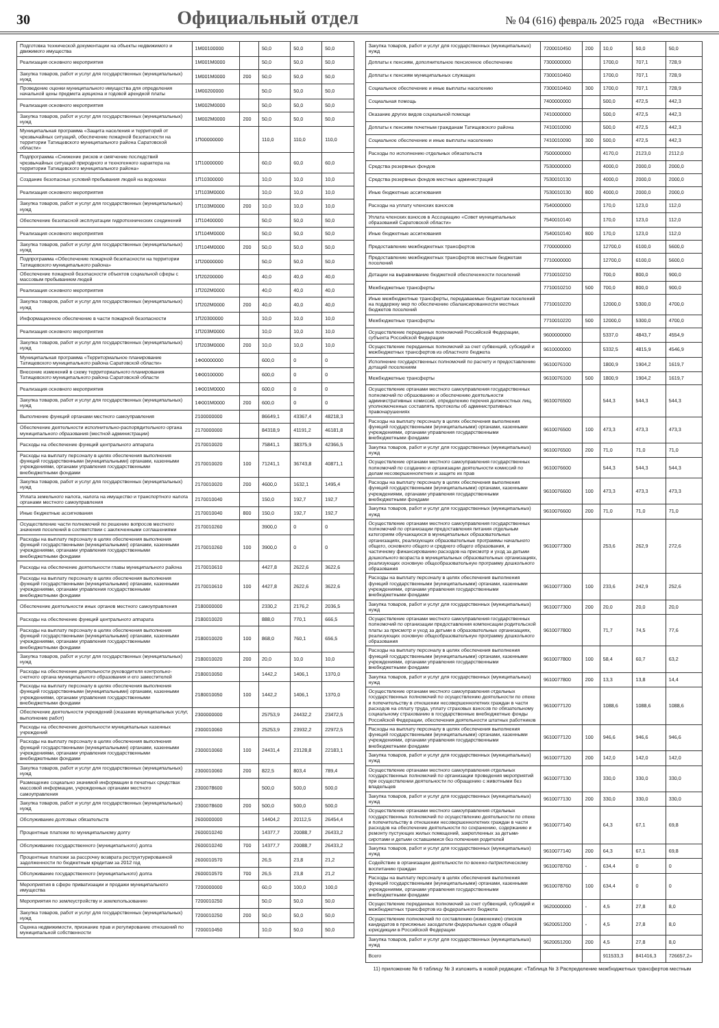30 Официальный отдел № 04 (616) февраль 2025 года «Вестник»
| Подготовка технической документации на объекты недвижимого и движимого имущества | 1М00100000 | | 50,0 | 50,0 | 50,0 |
| Реализация основного мероприятия | 1М001М0000 | | 50,0 | 50,0 | 50,0 |
| Закупка товаров, работ и услуг для государственных (муниципальных) нужд | 1М001М0000 | 200 | 50,0 | 50,0 | 50,0 |
| Проведение оценки муниципального имущества для определения начальной цены предмета аукциона и годовой арендной платы | 1М00200000 | | 50,0 | 50,0 | 50,0 |
| Реализация основного мероприятия | 1М002М0000 | | 50,0 | 50,0 | 50,0 |
| Закупка товаров, работ и услуг для государственных (муниципальных) нужд | 1М002М0000 | 200 | 50,0 | 50,0 | 50,0 |
| Муниципальная программа «Защита населения и территорий от чрезвычайных ситуаций, обеспечение пожарной безопасности на территории Татищевского муниципального района Саратовской области» | 1П00000000 | | 110,0 | 110,0 | 110,0 |
| Подпрограмма «Снижение рисков и смягчение последствий чрезвычайных ситуаций природного и техногенного характера на территории Татищевского муниципального района» | 1П10000000 | | 60,0 | 60,0 | 60,0 |
| Создание безопасных условий пребывания людей на водоемах | 1П10300000 | | 10,0 | 10,0 | 10,0 |
| Реализация основного мероприятия | 1П103М0000 | | 10,0 | 10,0 | 10,0 |
| Закупка товаров, работ и услуг для государственных (муниципальных) нужд | 1П103М0000 | 200 | 10,0 | 10,0 | 10,0 |
| Обеспечение безопасной эксплуатации гидротехнических соединений | 1П10400000 | | 50,0 | 50,0 | 50,0 |
| Реализация основного мероприятия | 1П104М0000 | | 50,0 | 50,0 | 50,0 |
| Закупка товаров, работ и услуг для государственных (муниципальных) нужд | 1П104М0000 | 200 | 50,0 | 50,0 | 50,0 |
| Подпрограмма «Обеспечение пожарной безопасности на территории Татищевского муниципального района» | 1П20000000 | | 50,0 | 50,0 | 50,0 |
| Обеспечение пожарной безопасности объектов социальной сферы с массовым пребыванием людей | 1П20200000 | | 40,0 | 40,0 | 40,0 |
| Реализация основного мероприятия | 1П202М0000 | | 40,0 | 40,0 | 40,0 |
| Закупка товаров, работ и услуг для государственных (муниципальных) нужд | 1П202М0000 | 200 | 40,0 | 40,0 | 40,0 |
| Информационное обеспечение в части пожарной безопасности | 1П20300000 | | 10,0 | 10,0 | 10,0 |
| Реализация основного мероприятия | 1П203М0000 | | 10,0 | 10,0 | 10,0 |
| Закупка товаров, работ и услуг для государственных (муниципальных) нужд | 1П203М0000 | 200 | 10,0 | 10,0 | 10,0 |
| Муниципальная программа «Территориальное планирование Татищевского муниципального района Саратовской области» | 1Ф00000000 | | 600,0 | 0 | 0 |
| Внесение изменений в схему территориального планирования Татищевского муниципального района Саратовской области | 1Ф00100000 | | 600,0 | 0 | 0 |
| Реализация основного мероприятия | 1Ф001М0000 | | 600,0 | 0 | 0 |
| Закупка товаров, работ и услуг для государственных (муниципальных) нужд | 1Ф001М0000 | 200 | 600,0 | 0 | 0 |
| Выполнение функций органами местного самоуправления | 2100000000 | | 86649,1 | 43367,4 | 48218,3 |
| Обеспечение деятельности исполнительно-распорядительного органа муниципального образования (местной администрации) | 2170000000 | | 84318,9 | 41191,2 | 46181,8 |
| Расходы на обеспечение функций центрального аппарата | 2170010020 | | 75841,1 | 38375,9 | 42366,5 |
| Расходы на выплату персоналу в целях обеспечения выполнения функций государственными (муниципальными) органами, казенными учреждениями, органами управления государственными внебюджетными фондами | 2170010020 | 100 | 71241,1 | 36743,8 | 40871,1 |
| Закупка товаров, работ и услуг для государственных (муниципальных) нужд | 2170010020 | 200 | 4600,0 | 1632,1 | 1495,4 |
| Уплата земельного налога, налога на имущество и транспортного налога органами местного самоуправления | 2170010040 | | 150,0 | 192,7 | 192,7 |
| Иные бюджетные ассигнования | 2170010040 | 800 | 150,0 | 192,7 | 192,7 |
| Осуществление части полномочий по решению вопросов местного значения поселений в соответствии с заключенными соглашениями | 2170010260 | | 3900,0 | 0 | 0 |
| Расходы на выплату персоналу в целях обеспечения выполнения функций государственными (муниципальными) органами, казенными учреждениями, органами управления государственными внебюджетными фондами | 2170010260 | 100 | 3900,0 | 0 | 0 |
| Расходы на обеспечение деятельности главы муниципального района | 2170010610 | | 4427,8 | 2622,6 | 3622,6 |
| Расходы на выплату персоналу в целях обеспечения выполнения функций государственными (муниципальными) органами, казенными учреждениями, органами управления государственными внебюджетными фондами | 2170010610 | 100 | 4427,8 | 2622,6 | 3622,6 |
| Обеспечение деятельности иных органов местного самоуправления | 2180000000 | | 2330,2 | 2176,2 | 2036,5 |
| Расходы на обеспечение функций центрального аппарата | 2180010020 | | 888,0 | 770,1 | 666,5 |
| Расходы на выплату персоналу в целях обеспечения выполнения функций государственными (муниципальными) органами, казенными учреждениями, органами управления государственными внебюджетными фондами | 2180010020 | 100 | 868,0 | 760,1 | 656,5 |
| Закупка товаров, работ и услуг для государственных (муниципальных) нужд | 2180010020 | 200 | 20,0 | 10,0 | 10,0 |
| Расходы на обеспечение деятельности руководителя контрольно-счетного органа муниципального образования и его заместителей | 2180010050 | | 1442,2 | 1406,1 | 1370,0 |
| Расходы на выплату персоналу в целях обеспечения выполнения функций государственными (муниципальными) органами, казенными учреждениями, органами управления государственными внебюджетными фондами | 2180010050 | 100 | 1442,2 | 1406,1 | 1370,0 |
| Обеспечение деятельности учреждений (оказание муниципальных услуг, выполнение работ) | 2300000000 | | 25753,9 | 24432,2 | 23472,5 |
| Расходы на обеспечение деятельности муниципальных казенных учреждений | 2300010060 | | 25253,9 | 23932,2 | 22972,5 |
| Расходы на выплату персоналу в целях обеспечения выполнения функций государственными (муниципальными) органами, казенными учреждениями, органами управления государственными внебюджетными фондами | 2300010060 | 100 | 24431,4 | 23128,8 | 22183,1 |
| Закупка товаров, работ и услуг для государственных (муниципальных) нужд | 2300010060 | 200 | 822,5 | 803,4 | 789,4 |
| Размещение социально значимой информации в печатных средствах массовой информации, учрежденных органами местного самоуправления | 2300078600 | | 500,0 | 500,0 | 500,0 |
| Закупка товаров, работ и услуг для государственных (муниципальных) нужд | 2300078600 | 200 | 500,0 | 500,0 | 500,0 |
| Обслуживание долговых обязательств | 2600000000 | | 14404,2 | 20112,5 | 26454,4 |
| Процентные платежи по муниципальному долгу | 2600010240 | | 14377,7 | 20088,7 | 26433,2 |
| Обслуживание государственного (муниципального) долга | 2600010240 | 700 | 14377,7 | 20088,7 | 26433,2 |
| Процентные платежи за рассрочку возврата реструктурированной задолженности по бюджетным кредитам за 2012 год | 2600010570 | | 26,5 | 23,8 | 21,2 |
| Обслуживание государственного (муниципального) долга | 2600010570 | 700 | 26,5 | 23,8 | 21,2 |
| Мероприятия в сфере приватизации и продажи муниципального имущества | 7200000000 | | 60,0 | 100,0 | 100,0 |
| Мероприятия по землеустройству и землепользованию | 7200010250 | | 50,0 | 50,0 | 50,0 |
| Закупка товаров, работ и услуг для государственных (муниципальных) нужд | 7200010250 | 200 | 50,0 | 50,0 | 50,0 |
| Оценка недвижимости, признание прав и регулирование отношений по муниципальной собственности | 7200010450 | | 10,0 | 50,0 | 50,0 |
| Закупка товаров, работ и услуг для государственных (муниципальных) нужд | 7200010450 | 200 | 10,0 | 50,0 | 50,0 |
| Доплаты к пенсиям, дополнительное пенсионное обеспечение | 7300000000 | | 1700,0 | 707,1 | 728,9 |
| Доплаты к пенсиям муниципальных служащих | 7300010460 | | 1700,0 | 707,1 | 728,9 |
| Социальное обеспечение и иные выплаты населению | 7300010460 | 300 | 1700,0 | 707,1 | 728,9 |
| Социальная помощь | 7400000000 | | 500,0 | 472,5 | 442,3 |
| Оказание других видов социальной помощи | 7410000000 | | 500,0 | 472,5 | 442,3 |
| Доплаты к пенсиям почетным гражданам Татищевского района | 7410010090 | | 500,0 | 472,5 | 442,3 |
| Социальное обеспечение и иные выплаты населению | 7410010090 | 300 | 500,0 | 472,5 | 442,3 |
| Расходы по исполнению отдельных обязательств | 7500000000 | | 4170,0 | 2123,0 | 2112,0 |
| Средства резервных фондов | 7530000000 | | 4000,0 | 2000,0 | 2000,0 |
| Средства резервных фондов местных администраций | 7530010130 | | 4000,0 | 2000,0 | 2000,0 |
| Иные бюджетные ассигнования | 7530010130 | 800 | 4000,0 | 2000,0 | 2000,0 |
| Расходы на уплату членских взносов | 7540000000 | | 170,0 | 123,0 | 112,0 |
| Уплата членских взносов в Ассоциацию «Совет муниципальных образований Саратовской области» | 7540010140 | | 170,0 | 123,0 | 112,0 |
| Иные бюджетные ассигнования | 7540010140 | 800 | 170,0 | 123,0 | 112,0 |
| Предоставление межбюджетных трансфертов | 7700000000 | | 12700,0 | 6100,0 | 5600,0 |
| Предоставление межбюджетных трансфертов местным бюджетам поселений | 7710000000 | | 12700,0 | 6100,0 | 5600,0 |
| Дотации на выравнивание бюджетной обеспеченности поселений | 7710010210 | | 700,0 | 800,0 | 900,0 |
| Межбюджетные трансферты | 7710010210 | 500 | 700,0 | 800,0 | 900,0 |
| Иные межбюджетные трансферты, передаваемые бюджетам поселений на поддержку мер по обеспечению сбалансированности местных бюджетов поселений | 7710010220 | | 12000,0 | 5300,0 | 4700,0 |
| Межбюджетные трансферты | 7710010220 | 500 | 12000,0 | 5300,0 | 4700,0 |
| Осуществление переданных полномочий Российской Федерации, субъекта Российской Федерации | 9600000000 | | 5337,0 | 4843,7 | 4554,9 |
| Осуществление переданных полномочий за счет субвенций, субсидий и межбюджетных трансфертов из областного бюджета | 9610000000 | | 5332,5 | 4815,9 | 4546,9 |
| Исполнение государственных полномочий по расчету и предоставлению дотаций поселениям | 9610076100 | | 1800,9 | 1904,2 | 1619,7 |
| Межбюджетные трансферты | 9610076100 | 500 | 1800,9 | 1904,2 | 1619,7 |
| Осуществление органами местного самоуправления государственных полномочий по образованию и обеспечению деятельности административных комиссий, определению перечня должностных лиц, уполномоченных составлять протоколы об административных правонарушениях | 9610076500 | | 544,3 | 544,3 | 544,3 |
| Расходы на выплату персоналу в целях обеспечения выполнения функций государственными (муниципальными) органами, казенными учреждениями, органами управления государственными внебюджетными фондами | 9610076500 | 100 | 473,3 | 473,3 | 473,3 |
| Закупка товаров, работ и услуг для государственных (муниципальных) нужд | 9610076500 | 200 | 71,0 | 71,0 | 71,0 |
| Осуществление органами местного самоуправления государственных полномочий по созданию и организации деятельности комиссий по делам несовершеннолетних и защите их прав | 9610076600 | | 544,3 | 544,3 | 544,3 |
| Расходы на выплату персоналу в целях обеспечения выполнения функций государственными (муниципальными) органами, казенными учреждениями, органами управления государственными внебюджетными фондами | 9610076600 | 100 | 473,3 | 473,3 | 473,3 |
| Закупка товаров, работ и услуг для государственных (муниципальных) нужд | 9610076600 | 200 | 71,0 | 71,0 | 71,0 |
| Осуществление органами местного самоуправления государственных полномочий по организации предоставления питания отдельным категориям обучающихся в муниципальных образовательных организациях, реализующих образовательные программы начального общего, основного общего и среднего общего образования, и частичному финансированию расходов на присмотр и уход за детьми дошкольного возраста в муниципальных образовательных организациях, реализующих основную общеобразовательную программу дошкольного образования | 9610077300 | | 253,6 | 262,9 | 272,6 |
| Расходы на выплату персоналу в целях обеспечения выполнения функций государственными (муниципальными) органами, казенными учреждениями, органами управления государственными внебюджетными фондами | 9610077300 | 100 | 233,6 | 242,9 | 252,6 |
| Закупка товаров, работ и услуг для государственных (муниципальных) нужд | 9610077300 | 200 | 20,0 | 20,0 | 20,0 |
| Осуществление органами местного самоуправления государственных полномочий по организации предоставления компенсации родительской платы за присмотр и уход за детьми в образовательных организациях, реализующих основную общеобразовательную программу дошкольного образования | 9610077800 | | 71,7 | 74,5 | 77,6 |
| Расходы на выплату персоналу в целях обеспечения выполнения функций государственными (муниципальными) органами, казенными учреждениями, органами управления государственными внебюджетными фондами | 9610077800 | 100 | 58,4 | 60,7 | 63,2 |
| Закупка товаров, работ и услуг для государственных (муниципальных) нужд | 9610077800 | 200 | 13,3 | 13,8 | 14,4 |
| Осуществление органами местного самоуправления отдельных государственных полномочий по осуществлению деятельности по опеке и попечительству в отношении несовершеннолетних граждан в части расходов на оплату труда, уплату страховых взносов по обязательному социальному страхованию в государственные внебюджетные фонды Российской Федерации, обеспечения деятельности штатных работников | 9610077120 | | 1088,6 | 1088,6 | 1088,6 |
| Расходы на выплату персоналу в целях обеспечения выполнения функций государственными (муниципальными) органами, казенными учреждениями, органами управления государственными внебюджетными фондами | 9610077120 | 100 | 946,6 | 946,6 | 946,6 |
| Закупка товаров, работ и услуг для государственных (муниципальных) нужд | 9610077120 | 200 | 142,0 | 142,0 | 142,0 |
| Осуществление органами местного самоуправления отдельных государственных полномочий по организации проведения мероприятий при осуществлении деятельности по обращению с животными без владельцев | 9610077130 | | 330,0 | 330,0 | 330,0 |
| Закупка товаров, работ и услуг для государственных (муниципальных) нужд | 9610077130 | 200 | 330,0 | 330,0 | 330,0 |
| Осуществление органами местного самоуправления отдельных государственных полномочий по осуществлению деятельности по опеке и попечительству в отношении несовершеннолетних граждан в части расходов на обеспечение деятельности по сохранению, содержанию и ремонту пустующих жилых помещений, закрепленных за детьми-сиротами и детьми оставшимися без попечения родителей | 9610077140 | | 64,3 | 67,1 | 69,8 |
| Закупка товаров, работ и услуг для государственных (муниципальных) нужд | 9610077140 | 200 | 64,3 | 67,1 | 69,8 |
| Содействие в организации деятельности по военно-патриотическому воспитанию граждан | 9610078760 | - | 634,4 | 0 | 0 |
| Расходы на выплату персоналу в целях обеспечения выполнения функций государственными (муниципальными) органами, казенными учреждениями, органами управления государственными внебюджетными фондами | 9610078760 | 100 | 634,4 | 0 | 0 |
| Осуществление переданных полномочий за счет субвенций, субсидий и межбюджетных трансфертов из федерального бюджета | 9620000000 | - | 4,5 | 27,8 | 8,0 |
| Осуществление полномочий по составлению (изменению) списков кандидатов в присяжные заседатели федеральных судов общей юрисдикции в Российской Федерации | 9620051200 | - | 4,5 | 27,8 | 8,0 |
| Закупка товаров, работ и услуг для государственных (муниципальных) нужд | 9620051200 | 200 | 4,5 | 27,8 | 8,0 |
| Всего | | | 911533,3 | 841416,3 | 726657,2» |
11) приложение № 6 таблицу № 3 изложить в новой редакции: «Таблица № 3 Распределение межбюджетных трансфертов местным